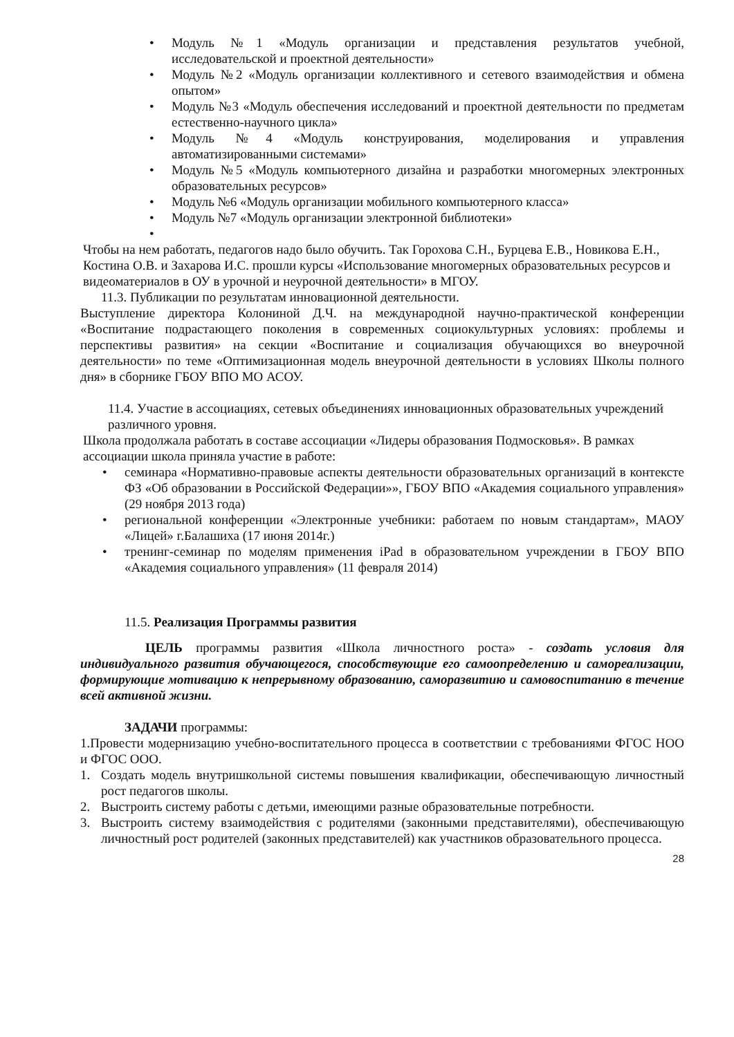• Модуль №1 «Модуль организации и представления результатов учебной, исследовательской и проектной деятельности»
• Модуль №2 «Модуль организации коллективного и сетевого взаимодействия и обмена опытом»
• Модуль №3 «Модуль обеспечения исследований и проектной деятельности по предметам естественно-научного цикла»
• Модуль №4 «Модуль конструирования, моделирования и управления автоматизированными системами»
• Модуль №5 «Модуль компьютерного дизайна и разработки многомерных электронных образовательных ресурсов»
• Модуль №6 «Модуль организации мобильного компьютерного класса»
• Модуль №7 «Модуль организации электронной библиотеки»
•
Чтобы на нем работать, педагогов надо было обучить. Так Горохова С.Н., Бурцева Е.В., Новикова Е.Н., Костина О.В. и Захарова И.С. прошли курсы «Использование многомерных образовательных ресурсов и видеоматериалов в ОУ в урочной и неурочной деятельности» в МГОУ.
11.3. Публикации по результатам инновационной деятельности.
Выступление директора Колониной Д.Ч. на международной научно-практической конференции «Воспитание подрастающего поколения в современных социокультурных условиях: проблемы и перспективы развития» на секции «Воспитание и социализация обучающихся во внеурочной деятельности» по теме «Оптимизационная модель внеурочной деятельности в условиях Школы полного дня» в сборнике ГБОУ ВПО МО АСОУ.
11.4. Участие в ассоциациях, сетевых объединениях инновационных образовательных учреждений различного уровня.
Школа продолжала работать в составе ассоциации «Лидеры образования Подмосковья». В рамках ассоциации школа приняла участие в работе:
• семинара «Нормативно-правовые аспекты деятельности образовательных организаций в контексте ФЗ «Об образовании в Российской Федерации»», ГБОУ ВПО «Академия социального управления» (29 ноября 2013 года)
• региональной конференции «Электронные учебники: работаем по новым стандартам», МАОУ «Лицей» г.Балашиха (17 июня 2014г.)
• тренинг-семинар по моделям применения iPad в образовательном учреждении в ГБОУ ВПО «Академия социального управления» (11 февраля 2014)
11.5. Реализация Программы развития
ЦЕЛЬ программы развития «Школа личностного роста» - создать условия для индивидуального развития обучающегося, способствующие его самоопределению и самореализации, формирующие мотивацию к непрерывному образованию, саморазвитию и самовоспитанию в течение всей активной жизни.
ЗАДАЧИ программы:
1.Провести модернизацию учебно-воспитательного процесса в соответствии с требованиями ФГОС НОО и ФГОС ООО.
1. Создать модель внутришкольной системы повышения квалификации, обеспечивающую личностный рост педагогов школы.
2. Выстроить систему работы с детьми, имеющими разные образовательные потребности.
3. Выстроить систему взаимодействия с родителями (законными представителями), обеспечивающую личностный рост родителей (законных представителей) как участников образовательного процесса.
28